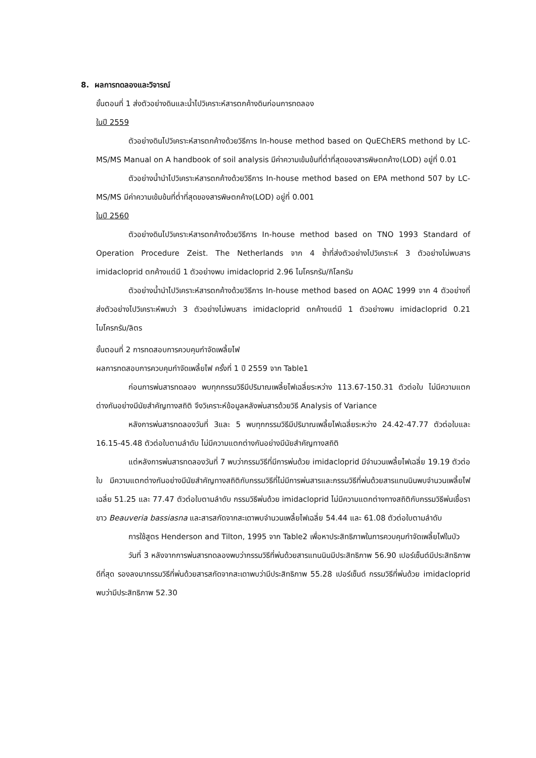8. ผลการทดลองและวิจารณ์
ขั้นตอนที่ 1 ส่งตัวอย่างดินและน้ำไปวิเคราะห์สารตกค้างดินก่อนการทดลอง
ในปี 2559
ตัวอย่างดินไปวิเคราะห์สารตกค้างด้วยวิธีการ In-house method based on QuEChERS methond by LC-MS/MS Manual on A handbook of soil analysis มีค่าความเข้มข้นที่ต่ำที่สุดของสารพิษตกค้าง(LOD) อยู่ที่ 0.01
ตัวอย่างน้ำนำไปวิเคราะห์สารตกค้างด้วยวิธีการ In-house method based on EPA methond 507 by LC-MS/MS มีค่าความเข้มข้นที่ต่ำที่สุดของสารพิษตกค้าง(LOD) อยู่ที่ 0.001
ในปี 2560
ตัวอย่างดินไปวิเคราะห์สารตกค้างด้วยวิธีการ In-house method based on TNO 1993 Standard of Operation Procedure Zeist. The Netherlands จาก 4 ซ้ำที่ส่งตัวอย่างไปวิเคราะห์ 3 ตัวอย่างไม่พบสาร imidacloprid ตกค้างแต่มี 1 ตัวอย่างพบ imidacloprid 2.96 ไมโครกรัม/กิโลกรัม
ตัวอย่างน้ำนำไปวิเคราะห์สารตกค้างด้วยวิธีการ In-house method based on AOAC 1999 จาก 4 ตัวอย่างที่ส่งตัวอย่างไปวิเคราะห์พบว่า 3 ตัวอย่างไม่พบสาร imidacloprid ตกค้างแต่มี 1 ตัวอย่างพบ imidacloprid 0.21 ไมโครกรัม/ลิตร
ขั้นตอนที่ 2 การทดสอบการควบคุมกำจัดเพลี้ยไฟ
ผลการทดสอบการควบคุมกำจัดเพลี้ยไฟ ครั้งที่ 1 ปี 2559 จาก Table1
ก่อนการพ่นสารทดลอง พบทุกกรรมวิธีมีปริมาณเพลี้ยไฟเฉลี่ยระหว่าง 113.67-150.31 ตัวต่อใบ ไม่มีความแตกต่างกันอย่างมีนัยสำคัญทางสถิติ จึงวิเคราะห์ข้อมูลหลังพ่นสารด้วยวิธี Analysis of Variance
หลังการพ่นสารทดลองวันที่ 3และ 5 พบทุกกรรมวิธีมีปริมาณเพลี้ยไฟเฉลี่ยระหว่าง 24.42-47.77 ตัวต่อใบและ 16.15-45.48 ตัวต่อใบตามลำดับ ไม่มีความแตกต่างกันอย่างมีนัยสำคัญทางสถิติ
แต่หลังการพ่นสารทดลองวันที่ 7 พบว่ากรรมวิธีที่มีการพ่นด้วย imidacloprid มีจำนวนเพลี้ยไฟเฉลี่ย 19.19 ตัวต่อใบ มีความแตกต่างกันอย่างมีนัยสำคัญทางสถิติกับกรรมวิธีที่ไม่มีการพ่นสารและกรรมวิธีที่พ่นด้วยสารแทนนินพบจำนวนเพลี้ยไฟเฉลี่ย 51.25 และ 77.47 ตัวต่อใบตามลำดับ กรรมวิธีพ่นด้วย imidacloprid ไม่มีความแตกต่างทางสถิติกับกรรมวิธีพ่นเชื้อราขาว Beauveria bassiasna และสารสกัดจากสะเดาพบจำนวนเพลี้ยไฟเฉลี่ย 54.44 และ 61.08 ตัวต่อใบตามลำดับ
การใช้สูตร Henderson and Tilton, 1995 จาก Table2 เพื่อหาประสิทธิภาพในการควบคุมกำจัดเพลี้ยไฟในบัว
วันที่ 3 หลังจากการพ่นสารทดลองพบว่ากรรมวิธีที่พ่นด้วยสารแทนนินมีประสิทธิภาพ 56.90 เปอร์เซ็นต์มีประสิทธิภาพดีที่สุด รองลงมากรรมวิธีที่พ่นด้วยสารสกัดจากสะเดาพบว่ามีประสิทธิภาพ 55.28 เปอร์เซ็นต์ กรรมวิธีที่พ่นด้วย imidacloprid พบว่ามีประสิทธิภาพ 52.30